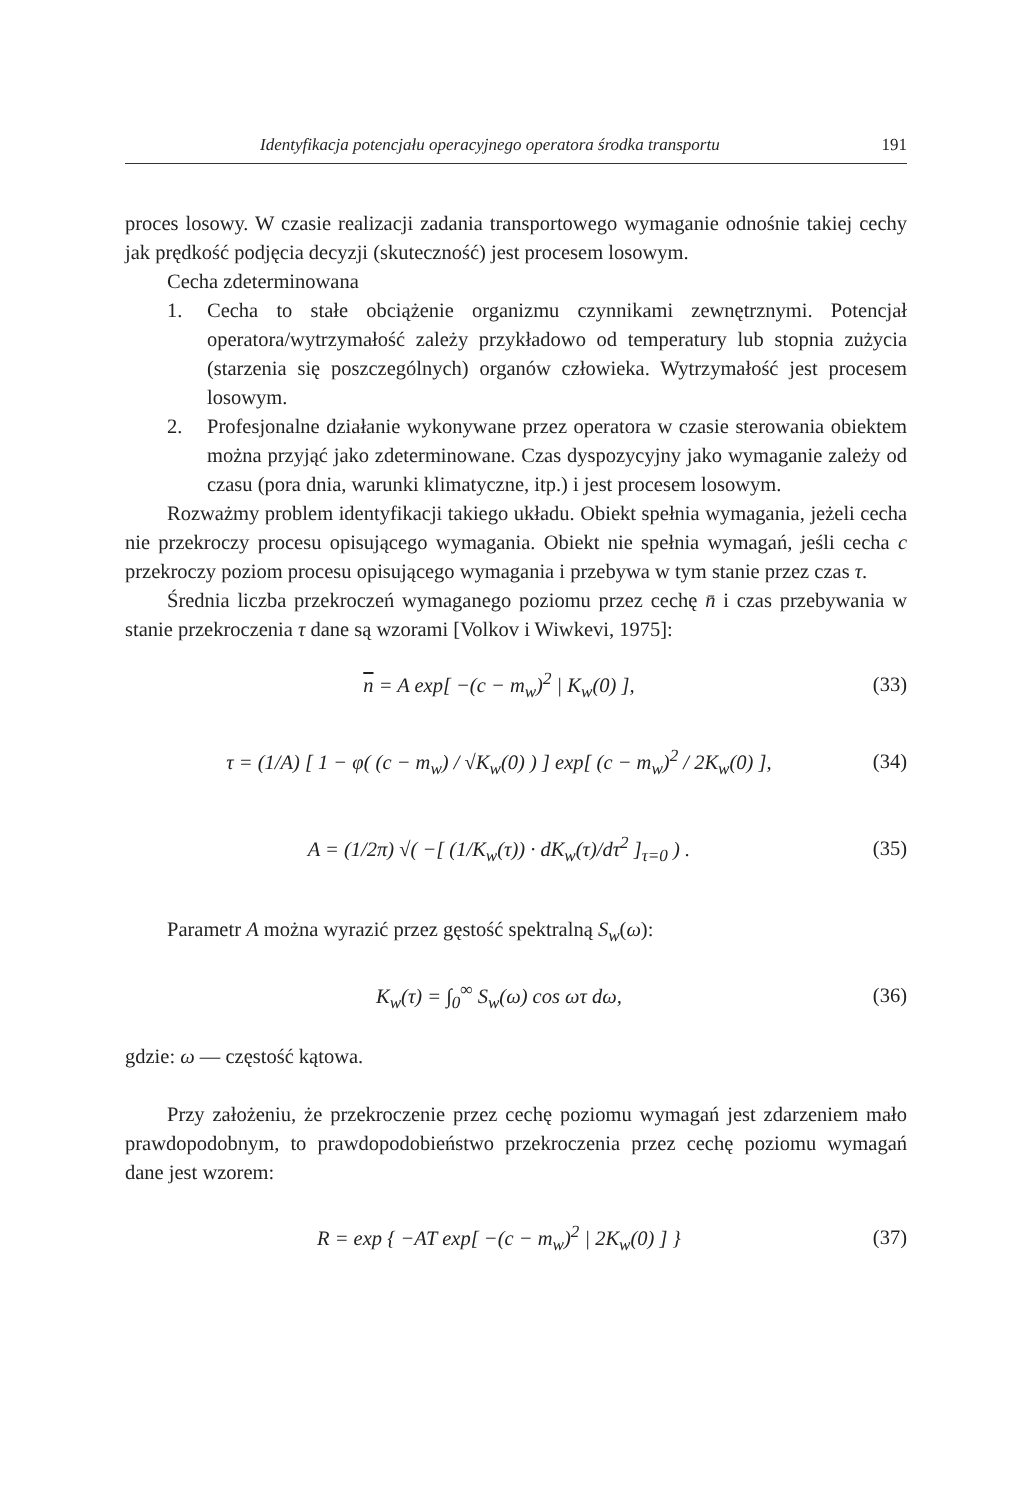Identyfikacja potencjału operacyjnego operatora środka transportu 191
proces losowy. W czasie realizacji zadania transportowego wymaganie odnośnie takiej cechy jak prędkość podjęcia decyzji (skuteczność) jest procesem losowym.
Cecha zdeterminowana
1. Cecha to stałe obciążenie organizmu czynnikami zewnętrznymi. Potencjał operatora/wytrzymałość zależy przykładowo od temperatury lub stopnia zużycia (starzenia się poszczególnych) organów człowieka. Wytrzymałość jest procesem losowym.
2. Profesjonalne działanie wykonywane przez operatora w czasie sterowania obiektem można przyjąć jako zdeterminowane. Czas dyspozycyjny jako wymaganie zależy od czasu (pora dnia, warunki klimatyczne, itp.) i jest procesem losowym.
Rozważmy problem identyfikacji takiego układu. Obiekt spełnia wymagania, jeżeli cecha nie przekroczy procesu opisującego wymagania. Obiekt nie spełnia wymagań, jeśli cecha c przekroczy poziom procesu opisującego wymagania i przebywa w tym stanie przez czas τ.
Średnia liczba przekroczeń wymaganego poziomu przez cechę n̄ i czas przebywania w stanie przekroczenia τ dane są wzorami [Volkov i Wiwkevi, 1975]:
n = A exp[ −(c − m<sub>w</sub>)<sup>2</sup> | K<sub>w</sub>(0) ], (33)
τ = (1/A) [ 1 − φ( (c − m<sub>w</sub>) / √K<sub>w</sub>(0) ) ] exp[ (c − m<sub>w</sub>)<sup>2</sup> / 2K<sub>w</sub>(0) ], (34)
A = (1/2π) √( −[ (1/K<sub>w</sub>(τ)) · dK<sub>w</sub>(τ)/dτ<sup>2</sup> ]<sub>τ=0</sub> ) . (35)
Parametr A można wyrazić przez gęstość spektralną S<sub>w</sub>(ω):
K<sub>w</sub>(τ) = ∫<sub>0</sub><sup>∞</sup> S<sub>w</sub>(ω) cos ωτ dω, (36)
gdzie: ω — częstość kątowa.
Przy założeniu, że przekroczenie przez cechę poziomu wymagań jest zdarzeniem mało prawdopodobnym, to prawdopodobieństwo przekroczenia przez cechę poziomu wymagań dane jest wzorem:
R = exp { −AT exp[ −(c − m<sub>w</sub>)<sup>2</sup> | 2K<sub>w</sub>(0) ] } (37)